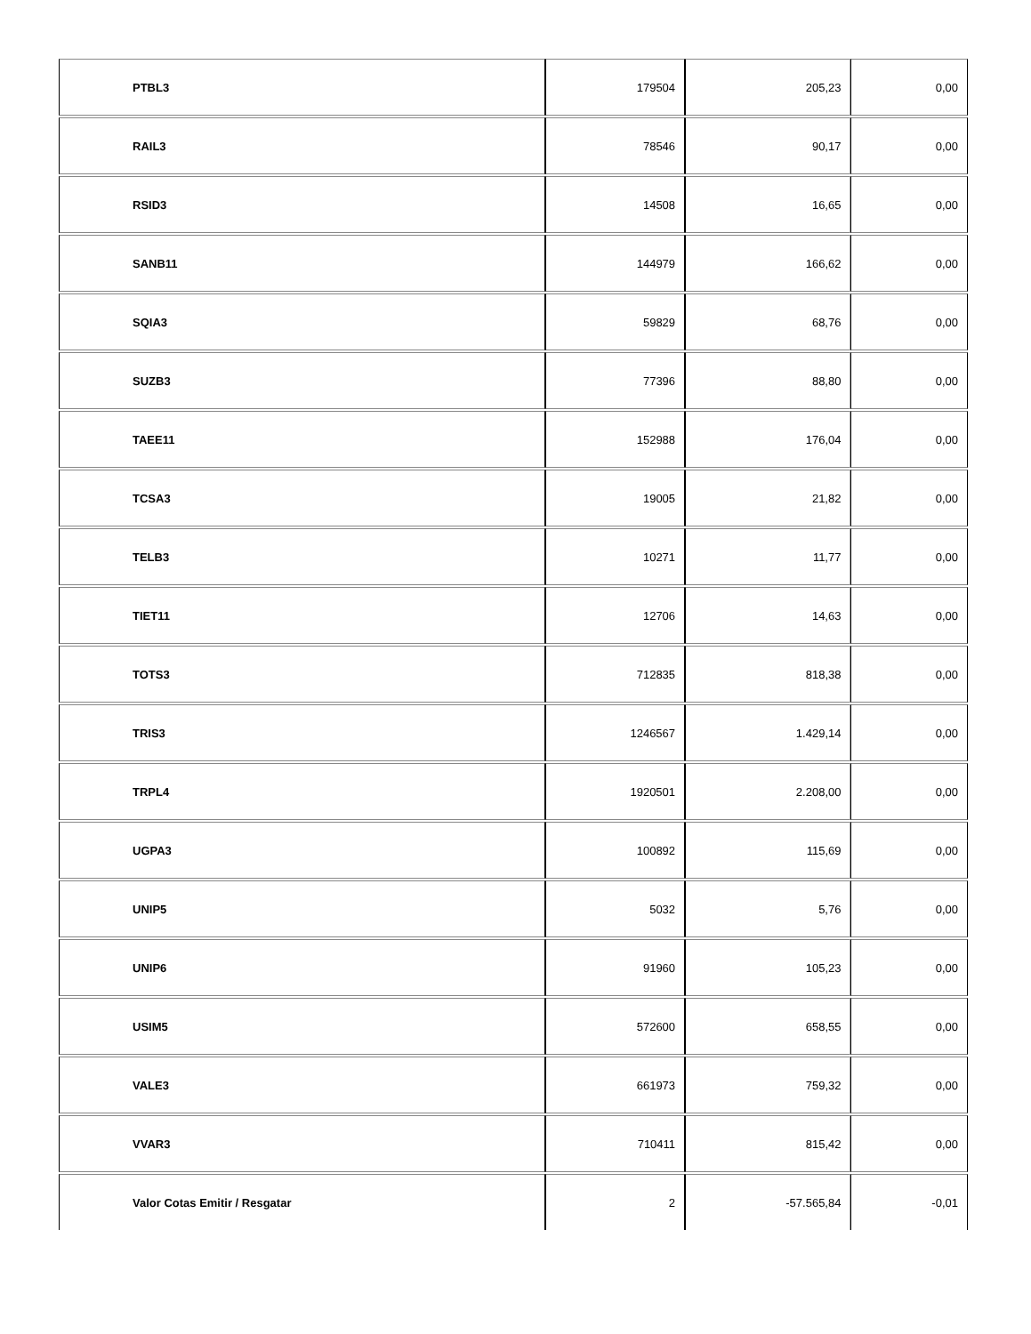| PTBL3 | 179504 | 205,23 | 0,00 |
| RAIL3 | 78546 | 90,17 | 0,00 |
| RSID3 | 14508 | 16,65 | 0,00 |
| SANB11 | 144979 | 166,62 | 0,00 |
| SQIA3 | 59829 | 68,76 | 0,00 |
| SUZB3 | 77396 | 88,80 | 0,00 |
| TAEE11 | 152988 | 176,04 | 0,00 |
| TCSA3 | 19005 | 21,82 | 0,00 |
| TELB3 | 10271 | 11,77 | 0,00 |
| TIET11 | 12706 | 14,63 | 0,00 |
| TOTS3 | 712835 | 818,38 | 0,00 |
| TRIS3 | 1246567 | 1.429,14 | 0,00 |
| TRPL4 | 1920501 | 2.208,00 | 0,00 |
| UGPA3 | 100892 | 115,69 | 0,00 |
| UNIP5 | 5032 | 5,76 | 0,00 |
| UNIP6 | 91960 | 105,23 | 0,00 |
| USIM5 | 572600 | 658,55 | 0,00 |
| VALE3 | 661973 | 759,32 | 0,00 |
| VVAR3 | 710411 | 815,42 | 0,00 |
| Valor Cotas Emitir / Resgatar | 2 | -57.565,84 | -0,01 |